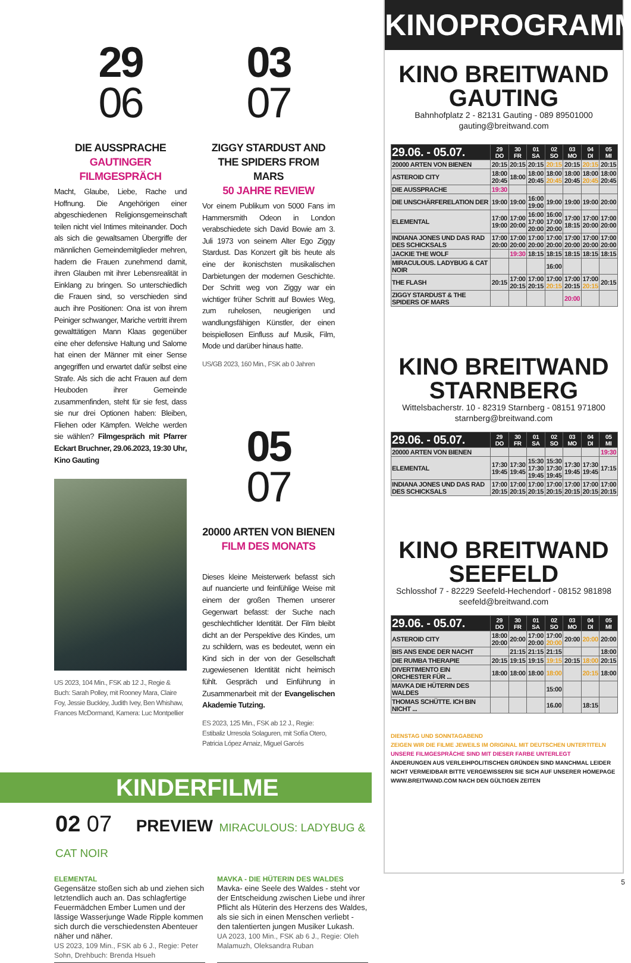29
06
DIE AUSSPRACHE
GAUTINGER
FILMGESPRÄCH
Macht, Glaube, Liebe, Rache und Hoffnung. Die Angehörigen einer abgeschiedenen Religionsgemeinschaft teilen nicht viel Intimes miteinander. Doch als sich die gewaltsamen Übergriffe der männlichen Gemeindemitglieder mehren, hadern die Frauen zunehmend damit, ihren Glauben mit ihrer Lebensrealität in Einklang zu bringen. So unterschiedlich die Frauen sind, so verschieden sind auch ihre Positionen: Ona ist von ihrem Peiniger schwanger, Mariche vertritt ihrem gewalttätigen Mann Klaas gegenüber eine eher defensive Haltung und Salome hat einen der Männer mit einer Sense angegriffen und erwartet dafür selbst eine Strafe. Als sich die acht Frauen auf dem Heuboden ihrer Gemeinde zusammenfinden, steht für sie fest, dass sie nur drei Optionen haben: Bleiben, Fliehen oder Kämpfen. Welche werden sie wählen? Filmgespräch mit Pfarrer Eckart Bruchner, 29.06.2023, 19:30 Uhr, Kino Gauting
US 2023, 104 Min., FSK ab 12 J., Regie & Buch: Sarah Polley, mit Rooney Mara, Claire Foy, Jessie Buckley, Judith Ivey, Ben Whishaw, Frances McDormand, Kamera: Luc Montpellier
03
07
ZIGGY STARDUST AND THE SPIDERS FROM MARS
50 JAHRE REVIEW
Vor einem Publikum von 5000 Fans im Hammersmith Odeon in London verabschiedete sich David Bowie am 3. Juli 1973 von seinem Alter Ego Ziggy Stardust. Das Konzert gilt bis heute als eine der ikonischsten musikalischen Darbietungen der modernen Geschichte. Der Schritt weg von Ziggy war ein wichtiger früher Schritt auf Bowies Weg, zum ruhelosen, neugierigen und wandlungsfähigen Künstler, der einen beispiellosen Einfluss auf Musik, Film, Mode und darüber hinaus hatte.
US/GB 2023, 160 Min., FSK ab 0 Jahren
05
07
20000 ARTEN VON BIENEN
FILM DES MONATS
Dieses kleine Meisterwerk befasst sich auf nuancierte und feinfühlige Weise mit einem der großen Themen unserer Gegenwart befasst: der Suche nach geschlechtlicher Identität. Der Film bleibt dicht an der Perspektive des Kindes, um zu schildern, was es bedeutet, wenn ein Kind sich in der von der Gesellschaft zugewiesenen Identität nicht heimisch fühlt. Gespräch und Einführung in Zusammenarbeit mit der Evangelischen Akademie Tutzing.
ES 2023, 125 Min., FSK ab 12 J., Regie: Estibaliz Urresola Solaguren, mit Sofía Otero, Patricia López Arnaiz, Miguel Garcés
KINDERFILME
02 07 PREVIEW MIRACULOUS: LADYBUG & CAT NOIR
ELEMENTAL
Gegensätze stoßen sich ab und ziehen sich letztendlich auch an. Das schlagfertige Feuermädchen Ember Lumen und der lässige Wasserjunge Wade Ripple kommen sich durch die verschiedensten Abenteuer näher und näher.
US 2023, 109 Min., FSK ab 6 J., Regie: Peter Sohn, Drehbuch: Brenda Hsueh
MAVKA - DIE HÜTERIN DES WALDES
Mavka- eine Seele des Waldes - steht vor der Entscheidung zwischen Liebe und ihrer Pflicht als Hüterin des Herzens des Waldes, als sie sich in einen Menschen verliebt - den talentierten jungen Musiker Lukash.
UA 2023, 100 Min., FSK ab 6 J., Regie: Oleh Malamuzh, Oleksandra Ruban
KINOPROGRAMM
KINO BREITWAND
GAUTING
Bahnhofplatz 2 - 82131 Gauting - 089 89501000
gauting@breitwand.com
| 29.06. - 05.07. | 29 DO | 30 FR | 01 SA | 02 SO | 03 MO | 04 DI | 05 MI |
| --- | --- | --- | --- | --- | --- | --- | --- |
| 20000 ARTEN VON BIENEN | 20:15 | 20:15 | 20:15 | 20:15 | 20:15 | 20:15 | 20:15 |
| ASTEROID CITY | 18:00 20:45 | 18:00 | 18:00 20:45 | 18:00 20:45 | 18:00 20:45 | 18:00 20:45 | 18:00 20:45 |
| DIE AUSSPRACHE | 19:30 | | | | | | |
| DIE UNSCHÄRFERELATION DER | 19:00 | 19:00 | 16:00 19:00 | 19:00 | 19:00 | 19:00 | 20:00 |
| ELEMENTAL | 17:00 19:00 | 17:00 20:00 | 16:00 17:00 20:00 | 16:00 17:00 20:00 | 17:00 18:15 | 17:00 20:00 | 17:00 20:00 |
| INDIANA JONES UND DAS RAD DES SCHICKSALS | 17:00 20:00 | 17:00 20:00 | 17:00 20:00 | 17:00 20:00 | 17:00 20:00 | 17:00 20:00 | 17:00 20:00 |
| JACKIE THE WOLF | | 19:30 | 18:15 | 18:15 | 18:15 | 18:15 | 18:15 |
| MIRACULOUS. LADYBUG & CAT NOIR | | | | 16:00 | | | |
| THE FLASH | 20:15 | 17:00 20:15 | 17:00 20:15 | 17:00 20:15 | 17:00 20:15 | 17:00 20:15 | 20:15 |
| ZIGGY STARDUST & THE SPIDERS OF MARS | | | | | 20:00 | | |
KINO BREITWAND
STARNBERG
Wittelsbacherstr. 10 - 82319 Starnberg - 08151 971800
starnberg@breitwand.com
| 29.06. - 05.07. | 29 DO | 30 FR | 01 SA | 02 SO | 03 MO | 04 DI | 05 MI |
| --- | --- | --- | --- | --- | --- | --- | --- |
| 20000 ARTEN VON BIENEN | | | | | | | 19:30 |
| ELEMENTAL | 17:30 19:45 | 17:30 19:45 | 15:30 17:30 19:45 | 15:30 17:30 19:45 | 17:30 19:45 | 17:30 19:45 | 17:15 |
| INDIANA JONES UND DAS RAD DES SCHICKSALS | 17:00 20:15 | 17:00 20:15 | 17:00 20:15 | 17:00 20:15 | 17:00 20:15 | 17:00 20:15 | 17:00 20:15 |
KINO BREITWAND
SEEFELD
Schlosshof 7 - 82229 Seefeld-Hechendorf - 08152 981898
seefeld@breitwand.com
| 29.06. - 05.07. | 29 DO | 30 FR | 01 SA | 02 SO | 03 MO | 04 DI | 05 MI |
| --- | --- | --- | --- | --- | --- | --- | --- |
| ASTEROID CITY | 18:00 20:00 | 20:00 | 17:00 20:00 | 17:00 20:00 | 20:00 | 20:00 | 20:00 |
| BIS ANS ENDE DER NACHT | | 21:15 | 21:15 | 21:15 | | | 18:00 |
| DIE RUMBA THERAPIE | 20:15 | 19:15 | 19:15 | 19:15 | 20:15 | 18:00 | 20:15 |
| DIVERTIMENTO EIN ORCHESTER FÜR ... | 18:00 | 18:00 | 18:00 | 18:00 | | 20:15 | 18:00 |
| MAVKA DIE HÜTERIN DES WALDES | | | | 15:00 | | | |
| THOMAS SCHÜTTE. ICH BIN NICHT ... | | | | 16.00 | | 18:15 | |
DIENSTAG UND SONNTAGABEND
ZEIGEN WIR DIE FILME JEWEILS IM ORIGINAL MIT DEUTSCHEN UNTERTITELN
UNSERE FILMGESPRÄCHE SIND MIT DIESER FARBE UNTERLEGT
ÄNDERUNGEN AUS VERLEIHPOLITISCHEN GRÜNDEN SIND MANCHMAL LEIDER NICHT VERMEIDBAR BITTE VERGEWISSERN SIE SICH AUF UNSERER HOMEPAGE WWW.BREITWAND.COM NACH DEN GÜLTIGEN ZEITEN
5